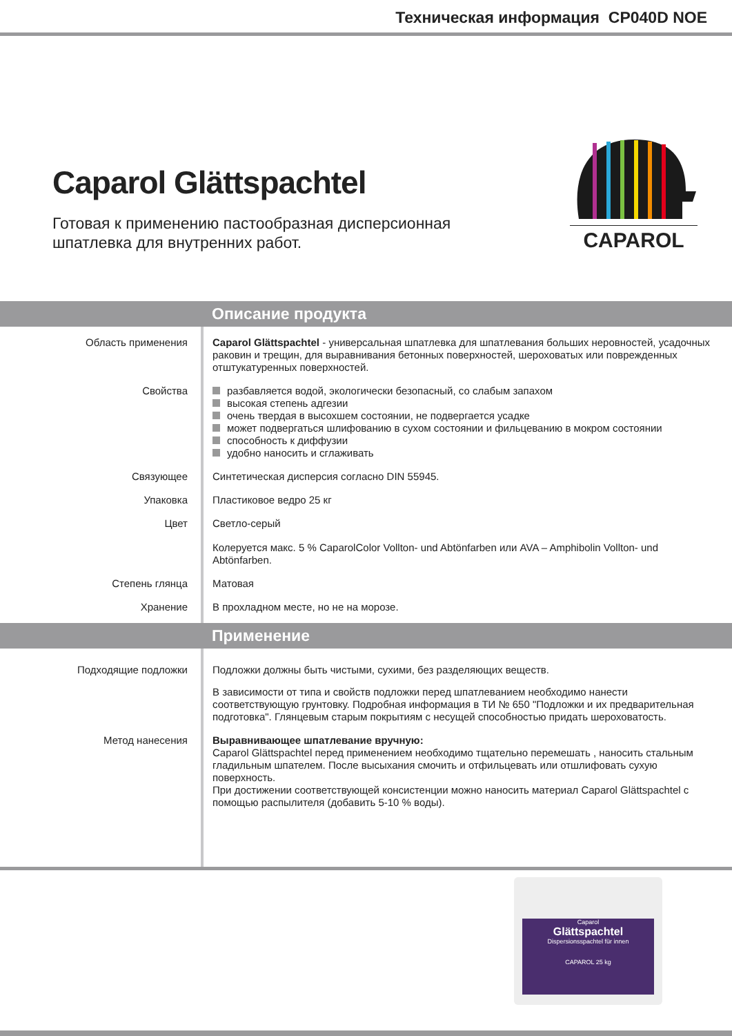Техническая информация CP040D NOE
Caparol Glättspachtel
Готовая к применению пастообразная дисперсионная
шпатлевка для внутренних работ.
CAPAROL
Описание продукта
Область применения Caparol Glättspachtel - универсальная шпатлевка для шпатлевания больших неровностей, усадочных раковин и трещин, для выравнивания бетонных поверхностей, шероховатых или поврежденных отштукатуренных поверхностей.
Свойства разбавляется водой, экологически безопасный, со слабым запахом
высокая степень адгезии
очень твердая в высохшем состоянии, не подвергается усадке
может подвергаться шлифованию в сухом состоянии и фильцеванию в мокром состоянии
способность к диффузии
удобно наносить и сглаживать
Связующее Синтетическая дисперсия согласно DIN 55945.
Упаковка Пластиковое ведро 25 кг
Цвет Светло-серый
Колеруется макс. 5 % CaparolColor Vollton- und Abtönfarben или AVA – Amphibolin Vollton- und Abtönfarben.
Степень глянца Матовая
Хранение В прохладном месте, но не на морозе.
Применение
Подходящие подложки Подложки должны быть чистыми, сухими, без разделяющих веществ.
В зависимости от типа и свойств подложки перед шпатлеванием необходимо нанести соответствующую грунтовку. Подробная информация в ТИ № 650 "Подложки и их предварительная подготовка". Глянцевым старым покрытиям с несущей способностью придать шероховатость.
Метод нанесения
Выравнивающее шпатлевание вручную:
Caparol Glättspachtel перед применением необходимо тщательно перемешать , наносить стальным гладильным шпателем. После высыхания смочить и отфильцевать или отшлифовать сухую поверхность.
При достижении соответствующей консистенции можно наносить материал Caparol Glättspachtel с помощью распылителя (добавить 5-10 % воды).
Caparol
Glättspachtel
Dispersionsspachtel für innen
CAPAROL 25 kg